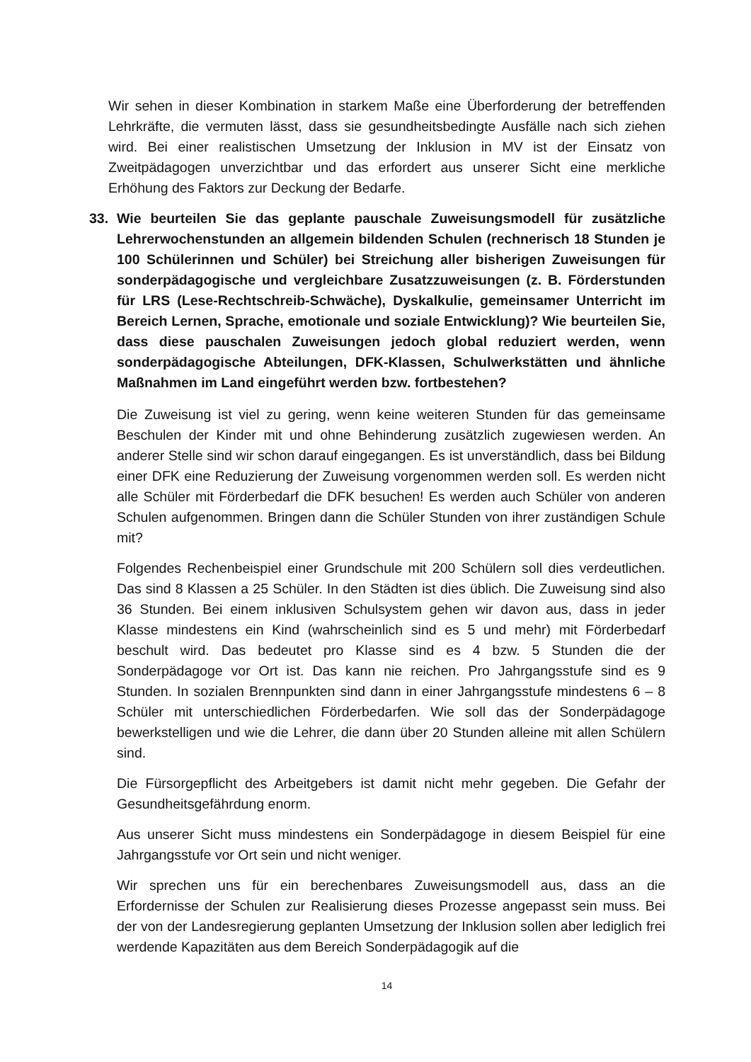Wir sehen in dieser Kombination in starkem Maße eine Überforderung der betreffenden Lehrkräfte, die vermuten lässt, dass sie gesundheitsbedingte Ausfälle nach sich ziehen wird. Bei einer realistischen Umsetzung der Inklusion in MV ist der Einsatz von Zweitpädagogen unverzichtbar und das erfordert aus unserer Sicht eine merkliche Erhöhung des Faktors zur Deckung der Bedarfe.
33. Wie beurteilen Sie das geplante pauschale Zuweisungsmodell für zusätzliche Lehrerwochenstunden an allgemein bildenden Schulen (rechnerisch 18 Stunden je 100 Schülerinnen und Schüler) bei Streichung aller bisherigen Zuweisungen für sonderpädagogische und vergleichbare Zusatzzuweisungen (z. B. Förderstunden für LRS (Lese-Rechtschreib-Schwäche), Dyskalkulie, gemeinsamer Unterricht im Bereich Lernen, Sprache, emotionale und soziale Entwicklung)? Wie beurteilen Sie, dass diese pauschalen Zuweisungen jedoch global reduziert werden, wenn sonderpädagogische Abteilungen, DFK-Klassen, Schulwerkstätten und ähnliche Maßnahmen im Land eingeführt werden bzw. fortbestehen?
Die Zuweisung ist viel zu gering, wenn keine weiteren Stunden für das gemeinsame Beschulen der Kinder mit und ohne Behinderung zusätzlich zugewiesen werden. An anderer Stelle sind wir schon darauf eingegangen. Es ist unverständlich, dass bei Bildung einer DFK eine Reduzierung der Zuweisung vorgenommen werden soll. Es werden nicht alle Schüler mit Förderbedarf die DFK besuchen! Es werden auch Schüler von anderen Schulen aufgenommen. Bringen dann die Schüler Stunden von ihrer zuständigen Schule mit?
Folgendes Rechenbeispiel einer Grundschule mit 200 Schülern soll dies verdeutlichen. Das sind 8 Klassen a 25 Schüler. In den Städten ist dies üblich. Die Zuweisung sind also 36 Stunden. Bei einem inklusiven Schulsystem gehen wir davon aus, dass in jeder Klasse mindestens ein Kind (wahrscheinlich sind es 5 und mehr) mit Förderbedarf beschult wird. Das bedeutet pro Klasse sind es 4 bzw. 5 Stunden die der Sonderpädagoge vor Ort ist. Das kann nie reichen. Pro Jahrgangsstufe sind es 9 Stunden. In sozialen Brennpunkten sind dann in einer Jahrgangsstufe mindestens 6 – 8 Schüler mit unterschiedlichen Förderbedarfen. Wie soll das der Sonderpädagoge bewerkstelligen und wie die Lehrer, die dann über 20 Stunden alleine mit allen Schülern sind.
Die Fürsorgepflicht des Arbeitgebers ist damit nicht mehr gegeben. Die Gefahr der Gesundheitsgefährdung enorm.
Aus unserer Sicht muss mindestens ein Sonderpädagoge in diesem Beispiel für eine Jahrgangsstufe vor Ort sein und nicht weniger.
Wir sprechen uns für ein berechenbares Zuweisungsmodell aus, dass an die Erfordernisse der Schulen zur Realisierung dieses Prozesse angepasst sein muss. Bei der von der Landesregierung geplanten Umsetzung der Inklusion sollen aber lediglich frei werdende Kapazitäten aus dem Bereich Sonderpädagogik auf die
14